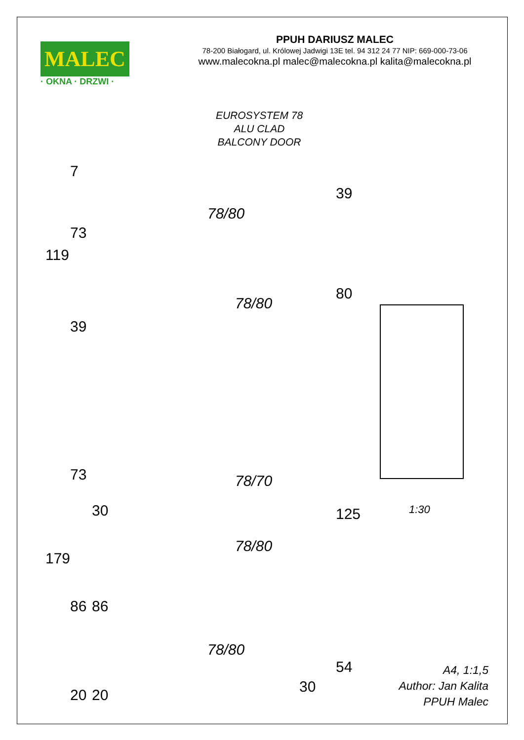MALEC
· OKNA · DRZWI ·
PPUH DARIUSZ MALEC
78-200 Białogard, ul. Królowej Jadwigi 13E tel. 94 312 24 77 NIP: 669-000-73-06
www.malecokna.pl malec@malecokna.pl kalita@malecokna.pl
EUROSYSTEM 78
ALU CLAD
BALCONY DOOR
78/80
78/80
78/70
78/80
78/80
7
73
119
39
39
80
73
30
179
125
86 86
54
30
20 20
1:30
A4, 1:1,5
Author: Jan Kalita
PPUH Malec